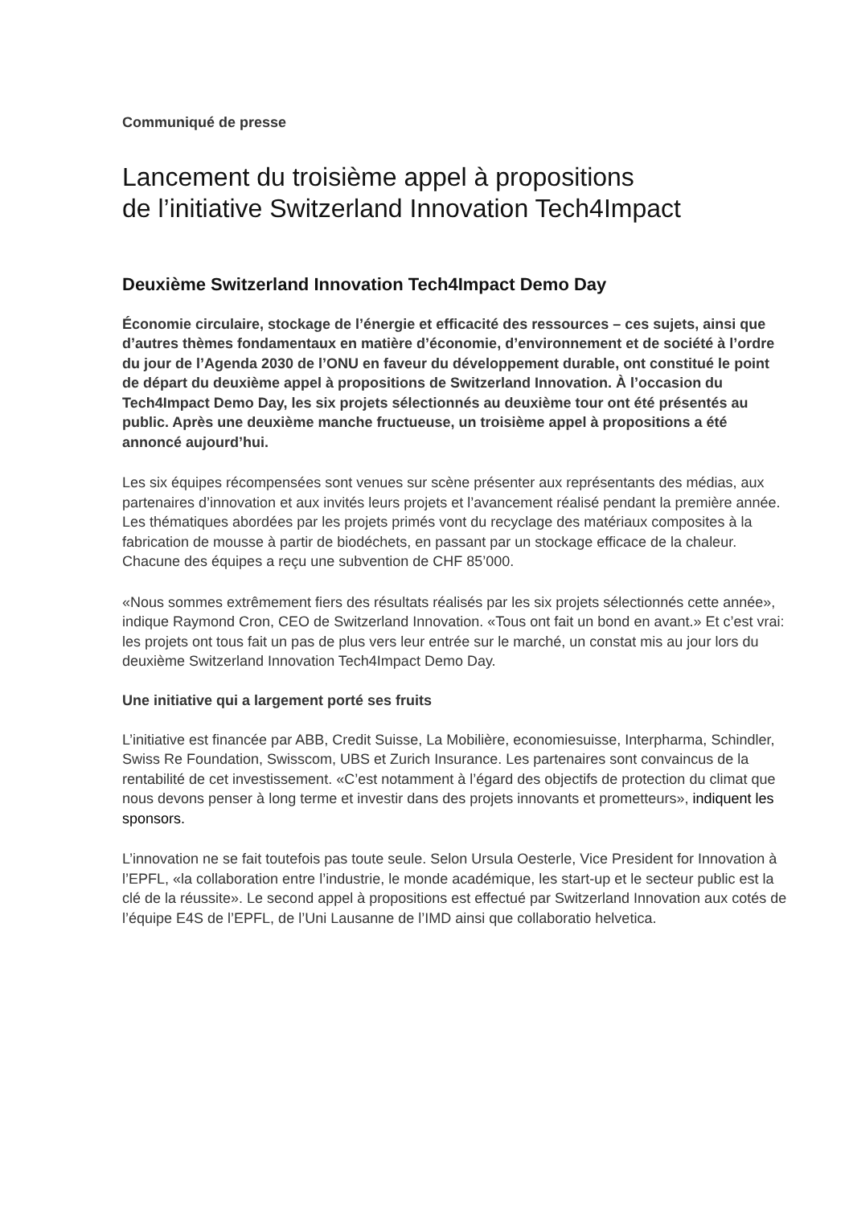Communiqué de presse
Lancement du troisième appel à propositions
de l’initiative Switzerland Innovation Tech4Impact
Deuxième Switzerland Innovation Tech4Impact Demo Day
Économie circulaire, stockage de l’énergie et efficacité des ressources – ces sujets, ainsi que d’autres thèmes fondamentaux en matière d’économie, d’environnement et de société à l’ordre du jour de l’Agenda 2030 de l’ONU en faveur du développement durable, ont constitué le point de départ du deuxième appel à propositions de Switzerland Innovation. À l’occasion du Tech4Impact Demo Day, les six projets sélectionnés au deuxième tour ont été présentés au public. Après une deuxième manche fructueuse, un troisième appel à propositions a été annoncé aujourd’hui.
Les six équipes récompensées sont venues sur scène présenter aux représentants des médias, aux partenaires d’innovation et aux invités leurs projets et l’avancement réalisé pendant la première année. Les thématiques abordées par les projets primés vont du recyclage des matériaux composites à la fabrication de mousse à partir de biodéchets, en passant par un stockage efficace de la chaleur. Chacune des équipes a reçu une subvention de CHF 85’000.
«Nous sommes extrêmement fiers des résultats réalisés par les six projets sélectionnés cette année», indique Raymond Cron, CEO de Switzerland Innovation. «Tous ont fait un bond en avant.» Et c’est vrai: les projets ont tous fait un pas de plus vers leur entrée sur le marché, un constat mis au jour lors du deuxième Switzerland Innovation Tech4Impact Demo Day.
Une initiative qui a largement porté ses fruits
L’initiative est financée par ABB, Credit Suisse, La Mobilière, economiesuisse, Interpharma, Schindler, Swiss Re Foundation, Swisscom, UBS et Zurich Insurance. Les partenaires sont convaincus de la rentabilité de cet investissement. «C’est notamment à l’égard des objectifs de protection du climat que nous devons penser à long terme et investir dans des projets innovants et prometteurs», indiquent les sponsors.
L’innovation ne se fait toutefois pas toute seule. Selon Ursula Oesterle, Vice President for Innovation à l’EPFL, «la collaboration entre l’industrie, le monde académique, les start-up et le secteur public est la clé de la réussite». Le second appel à propositions est effectué par Switzerland Innovation aux cotés de l’équipe E4S de l’EPFL, de l’Uni Lausanne de l’IMD ainsi que collaboratio helvetica.